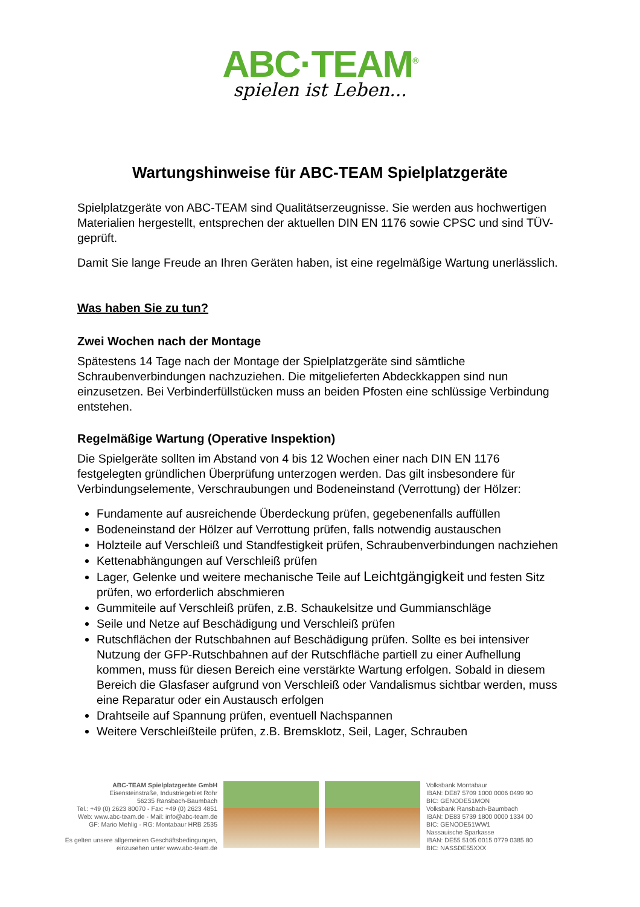ABC·TEAM<sup>®</sup>
spielen ist Leben...
Wartungshinweise für ABC-TEAM Spielplatzgeräte
Spielplatzgeräte von ABC-TEAM sind Qualitätserzeugnisse. Sie werden aus hochwertigen Materialien hergestellt, entsprechen der aktuellen DIN EN 1176 sowie CPSC und sind TÜV-geprüft.
Damit Sie lange Freude an Ihren Geräten haben, ist eine regelmäßige Wartung unerlässlich.
Was haben Sie zu tun?
Zwei Wochen nach der Montage
Spätestens 14 Tage nach der Montage der Spielplatzgeräte sind sämtliche Schraubenverbindungen nachzuziehen. Die mitgelieferten Abdeckkappen sind nun einzusetzen. Bei Verbinderfüllstücken muss an beiden Pfosten eine schlüssige Verbindung entstehen.
Regelmäßige Wartung (Operative Inspektion)
Die Spielgeräte sollten im Abstand von 4 bis 12 Wochen einer nach DIN EN 1176 festgelegten gründlichen Überprüfung unterzogen werden. Das gilt insbesondere für Verbindungselemente, Verschraubungen und Bodeneinstand (Verrottung) der Hölzer:
Fundamente auf ausreichende Überdeckung prüfen, gegebenenfalls auffüllen
Bodeneinstand der Hölzer auf Verrottung prüfen, falls notwendig austauschen
Holzteile auf Verschleiß und Standfestigkeit prüfen, Schraubenverbindungen nachziehen
Kettenabhängungen auf Verschleiß prüfen
Lager, Gelenke und weitere mechanische Teile auf Leichtgängigkeit und festen Sitz prüfen, wo erforderlich abschmieren
Gummiteile auf Verschleiß prüfen, z.B. Schaukelsitze und Gummianschläge
Seile und Netze auf Beschädigung und Verschleiß prüfen
Rutschflächen der Rutschbahnen auf Beschädigung prüfen. Sollte es bei intensiver Nutzung der GFP-Rutschbahnen auf der Rutschfläche partiell zu einer Aufhellung kommen, muss für diesen Bereich eine verstärkte Wartung erfolgen. Sobald in diesem Bereich die Glasfaser aufgrund von Verschleiß oder Vandalismus sichtbar werden, muss eine Reparatur oder ein Austausch erfolgen
Drahtseile auf Spannung prüfen, eventuell Nachspannen
Weitere Verschleißteile prüfen, z.B. Bremsklotz, Seil, Lager, Schrauben
ABC-TEAM Spielplatzgeräte GmbH
Eisensteinstraße, Industriegebiet Rohr
56235 Ransbach-Baumbach
Tel.: +49 (0) 2623 80070 - Fax: +49 (0) 2623 4851
Web: www.abc-team.de - Mail: info@abc-team.de
GF: Mario Mehlig - RG: Montabaur HRB 2535
Es gelten unsere allgemeinen Geschäftsbedingungen,
einzusehen unter www.abc-team.de
Volksbank Montabaur
IBAN: DE87 5709 1000 0006 0499 90
BIC: GENODE51MON
Volksbank Ransbach-Baumbach
IBAN: DE83 5739 1800 0000 1334 00
BIC: GENODE51WW1
Nassauische Sparkasse
IBAN: DE55 5105 0015 0779 0385 80
BIC: NASSDE55XXX